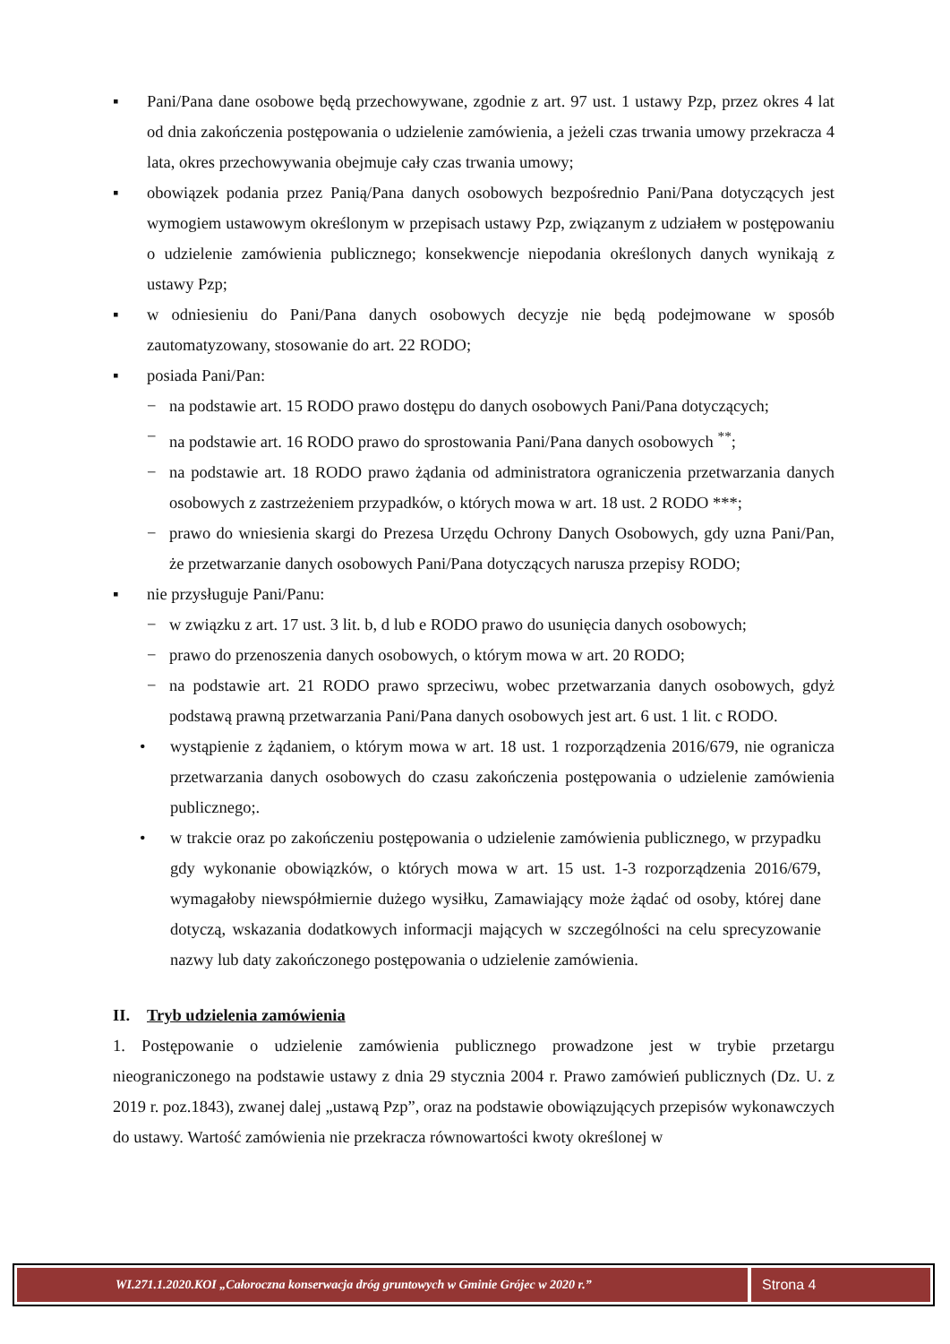▪ Pani/Pana dane osobowe będą przechowywane, zgodnie z art. 97 ust. 1 ustawy Pzp, przez okres 4 lat od dnia zakończenia postępowania o udzielenie zamówienia, a jeżeli czas trwania umowy przekracza 4 lata, okres przechowywania obejmuje cały czas trwania umowy;
▪ obowiązek podania przez Panią/Pana danych osobowych bezpośrednio Pani/Pana dotyczących jest wymogiem ustawowym określonym w przepisach ustawy Pzp, związanym z udziałem w postępowaniu o udzielenie zamówienia publicznego; konsekwencje niepodania określonych danych wynikają z ustawy Pzp;
▪ w odniesieniu do Pani/Pana danych osobowych decyzje nie będą podejmowane w sposób zautomatyzowany, stosowanie do art. 22 RODO;
▪ posiada Pani/Pan:
− na podstawie art. 15 RODO prawo dostępu do danych osobowych Pani/Pana dotyczących;
− na podstawie art. 16 RODO prawo do sprostowania Pani/Pana danych osobowych <sup>**</sup>;
− na podstawie art. 18 RODO prawo żądania od administratora ograniczenia przetwarzania danych osobowych z zastrzeżeniem przypadków, o których mowa w art. 18 ust. 2 RODO ***;
− prawo do wniesienia skargi do Prezesa Urzędu Ochrony Danych Osobowych, gdy uzna Pani/Pan, że przetwarzanie danych osobowych Pani/Pana dotyczących narusza przepisy RODO;
▪ nie przysługuje Pani/Panu:
− w związku z art. 17 ust. 3 lit. b, d lub e RODO prawo do usunięcia danych osobowych;
− prawo do przenoszenia danych osobowych, o którym mowa w art. 20 RODO;
− na podstawie art. 21 RODO prawo sprzeciwu, wobec przetwarzania danych osobowych, gdyż podstawą prawną przetwarzania Pani/Pana danych osobowych jest art. 6 ust. 1 lit. c RODO.
• wystąpienie z żądaniem, o którym mowa w art. 18 ust. 1 rozporządzenia 2016/679, nie ogranicza przetwarzania danych osobowych do czasu zakończenia postępowania o udzielenie zamówienia publicznego;.
• w trakcie oraz po zakończeniu postępowania o udzielenie zamówienia publicznego, w przypadku gdy wykonanie obowiązków, o których mowa w art. 15 ust. 1-3 rozporządzenia 2016/679, wymagałoby niewspółmiernie dużego wysiłku, Zamawiający może żądać od osoby, której dane dotyczą, wskazania dodatkowych informacji mających w szczególności na celu sprecyzowanie nazwy lub daty zakończonego postępowania o udzielenie zamówienia.
II. Tryb udzielenia zamówienia
1. Postępowanie o udzielenie zamówienia publicznego prowadzone jest w trybie przetargu nieograniczonego na podstawie ustawy z dnia 29 stycznia 2004 r. Prawo zamówień publicznych (Dz. U. z 2019 r. poz.1843), zwanej dalej „ustawą Pzp”, oraz na podstawie obowiązujących przepisów wykonawczych do ustawy. Wartość zamówienia nie przekracza równowartości kwoty określonej w
WI.271.1.2020.KOI „Całoroczna konserwacja dróg gruntowych w Gminie Grójec w 2020 r.”
Strona 4